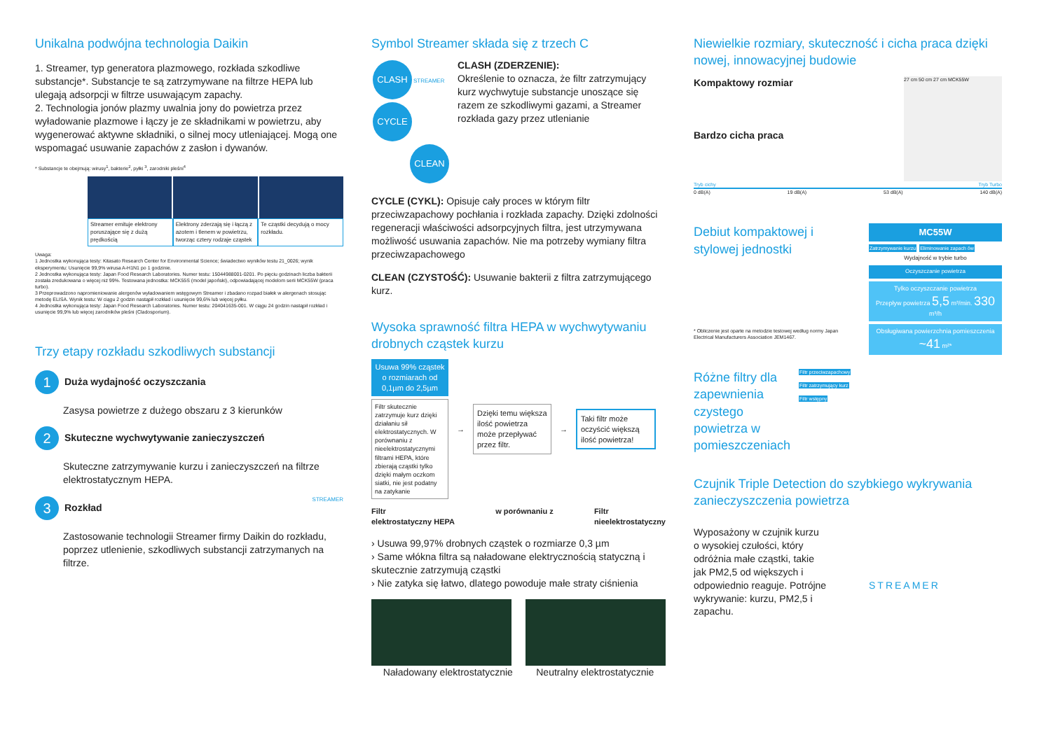Unikalna podwójna technologia Daikin
1. Streamer, typ generatora plazmowego, rozkłada szkodliwe substancje*. Substancje te są zatrzymywane na filtrze HEPA lub ulegają adsorpcji w filtrze usuwającym zapachy.
2. Technologia jonów plazmy uwalnia jony do powietrza przez wyładowanie plazmowe i łączy je ze składnikami w powietrzu, aby wygenerować aktywne składniki, o silnej mocy utleniającej. Mogą one wspomagać usuwanie zapachów z zasłon i dywanów.
* Substancje te obejmują: wirusy<sup>1</sup>, bakterie<sup>2</sup>, pyłki <sup>3</sup>, zarodniki pleśni<sup>4</sup>
Streamer emituje elektrony poruszające się z dużą prędkością
Elektrony zderzają się i łączą z azotem i tlenem w powietrzu, tworząc cztery rodzaje cząstek
Te cząstki decydują o mocy rozkładu.
Uwaga:
1 Jednostka wykonująca testy: Kitasato Research Center for Environmental Science; świadectwo wyników testu 21_0026; wynik eksperymentu: Usunięcie 99,9% wirusa A-H1N1 po 1 godzinie.
2 Jednostka wykonująca testy: Japan Food Research Laboratories. Numer testu: 15044988001-0201. Po pięciu godzinach liczba bakterii została zredukowana o więcej niż 99%. Testowana jednostka: MCK55S (model japoński), odpowiadającej modelom serii MCK55W (praca turbo).
3 Przeprowadzono napromieniowanie alergenów wyładowaniem wstęgowym Streamer i zbadano rozpad białek w alergenach stosując metodę ELISA. Wynik testu: W ciągu 2 godzin nastąpił rozkład i usunięcie 99,6% lub więcej pyłku.
4 Jednostka wykonująca testy: Japan Food Research Laboratories. Numer testu: 204041635-001. W ciągu 24 godzin nastąpił rozkład i usunięcie 99,9% lub więcej zarodników pleśni (Cladosporium).
Trzy etapy rozkładu szkodliwych substancji
1 Duża wydajność oczyszczania
Zasysa powietrze z dużego obszaru z 3 kierunków
2 Skuteczne wychwytywanie zanieczyszczeń
Skuteczne zatrzymywanie kurzu i zanieczyszczeń na filtrze elektrostatycznym HEPA.
3 Rozkład STREAMER
Zastosowanie technologii Streamer firmy Daikin do rozkładu, poprzez utlenienie, szkodliwych substancji zatrzymanych na filtrze.
Symbol Streamer składa się z trzech C
CLASH STREAMER CYCLE
CLEAN
CLASH (ZDERZENIE):
Określenie to oznacza, że filtr zatrzymujący kurz wychwytuje substancje unoszące się razem ze szkodliwymi gazami, a Streamer rozkłada gazy przez utlenianie
CYCLE (CYKL): Opisuje cały proces w którym filtr przeciwzapachowy pochłania i rozkłada zapachy. Dzięki zdolności regeneracji właściwości adsorpcyjnych filtra, jest utrzymywana możliwość usuwania zapachów. Nie ma potrzeby wymiany filtra przeciwzapachowego
CLEAN (CZYSTOŚĆ): Usuwanie bakterii z filtra zatrzymującego kurz.
Wysoka sprawność filtra HEPA w wychwytywaniu drobnych cząstek kurzu
Usuwa 99% cząstek o rozmiarach od 0,1µm do 2,5µm
Filtr skutecznie zatrzymuje kurz dzięki działaniu sił elektrostatycznych. W porównaniu z nieelektrostatycznymi filtrami HEPA, które zbierają cząstki tylko dzięki małym oczkom siatki, nie jest podatny na zatykanie
→
Dzięki temu większa ilość powietrza może przepływać przez filtr.
→
Taki filtr może oczyścić większą ilość powietrza!
Filtr
elektrostatyczny HEPA w porównaniu z Filtr
nieelektrostatyczny
› Usuwa 99,97% drobnych cząstek o rozmiarze 0,3 µm
› Same włókna filtra są naładowane elektrycznością statyczną i skutecznie zatrzymują cząstki
› Nie zatyka się łatwo, dlatego powoduje małe straty ciśnienia
Naładowany elektrostatycznie Neutralny elektrostatycznie
Niewielkie rozmiary, skuteczność i cicha praca dzięki nowej, innowacyjnej budowie
Kompaktowy rozmiar
Bardzo cicha praca
27 cm 50 cm 27 cm MCK55W
Tryb cichy Tryb Turbo
0 dB(A) 19 dB(A) 53 dB(A) 140 dB(A)
Debiut kompaktowej i stylowej jednostki
* Obliczenie jest oparte na metodzie testowej według normy Japan Electrical Manufacturers Association JEM1467.
MC55W
Zatrzymywanie kurzu Eliminowanie zapach ów
Wydajność w trybie turbo
Oczyszczanie powietrza
Tylko oczyszczanie powietrza
Przepływ powietrza 5,5 m³/min. 330 m³/h
Obsługiwana powierzchnia pomieszczenia
~41 m²*
Różne filtry dla zapewnienia czystego powietrza w pomieszczeniach
Filtr przeciwzapachowy
Filtr zatrzymujący kurz
Filtr wstępny
Czujnik Triple Detection do szybkiego wykrywania zanieczyszczenia powietrza
Wyposażony w czujnik kurzu o wysokiej czułości, który odróżnia małe cząstki, takie jak PM2,5 od większych i odpowiednio reaguje. Potrójne wykrywanie: kurzu, PM2,5 i zapachu.
STREAMER